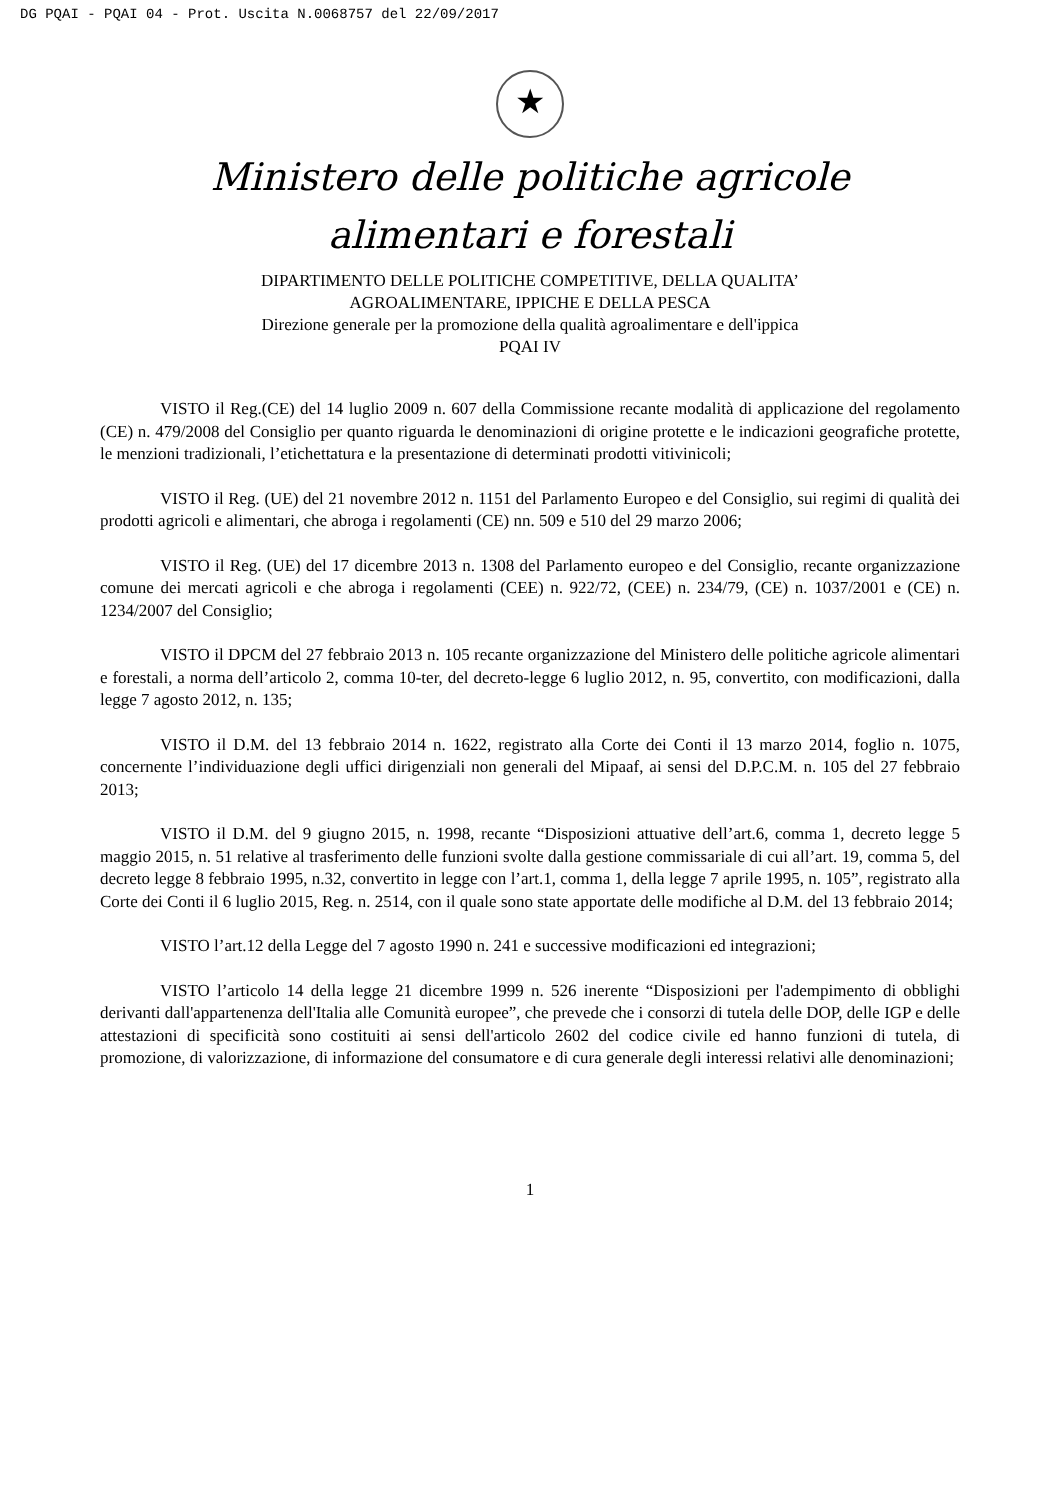DG PQAI - PQAI 04 - Prot. Uscita N.0068757 del 22/09/2017
★
Ministero delle politiche agricole
alimentari e forestali
DIPARTIMENTO DELLE POLITICHE COMPETITIVE, DELLA QUALITA’
AGROALIMENTARE, IPPICHE E DELLA PESCA
Direzione generale per la promozione della qualità agroalimentare e dell'ippica
PQAI IV
VISTO il Reg.(CE) del 14 luglio 2009 n. 607 della Commissione recante modalità di applicazione del regolamento (CE) n. 479/2008 del Consiglio per quanto riguarda le denominazioni di origine protette e le indicazioni geografiche protette, le menzioni tradizionali, l’etichettatura e la presentazione di determinati prodotti vitivinicoli;
VISTO il Reg. (UE) del 21 novembre 2012 n. 1151 del Parlamento Europeo e del Consiglio, sui regimi di qualità dei prodotti agricoli e alimentari, che abroga i regolamenti (CE) nn. 509 e 510 del 29 marzo 2006;
VISTO il Reg. (UE) del 17 dicembre 2013 n. 1308 del Parlamento europeo e del Consiglio, recante organizzazione comune dei mercati agricoli e che abroga i regolamenti (CEE) n. 922/72, (CEE) n. 234/79, (CE) n. 1037/2001 e (CE) n. 1234/2007 del Consiglio;
VISTO il DPCM del 27 febbraio 2013 n. 105 recante organizzazione del Ministero delle politiche agricole alimentari e forestali, a norma dell’articolo 2, comma 10-ter, del decreto-legge 6 luglio 2012, n. 95, convertito, con modificazioni, dalla legge 7 agosto 2012, n. 135;
VISTO il D.M. del 13 febbraio 2014 n. 1622, registrato alla Corte dei Conti il 13 marzo 2014, foglio n. 1075, concernente l’individuazione degli uffici dirigenziali non generali del Mipaaf, ai sensi del D.P.C.M. n. 105 del 27 febbraio 2013;
VISTO il D.M. del 9 giugno 2015, n. 1998, recante “Disposizioni attuative dell’art.6, comma 1, decreto legge 5 maggio 2015, n. 51 relative al trasferimento delle funzioni svolte dalla gestione commissariale di cui all’art. 19, comma 5, del decreto legge 8 febbraio 1995, n.32, convertito in legge con l’art.1, comma 1, della legge 7 aprile 1995, n. 105”, registrato alla Corte dei Conti il 6 luglio 2015, Reg. n. 2514, con il quale sono state apportate delle modifiche al D.M. del 13 febbraio 2014;
VISTO l’art.12 della Legge del 7 agosto 1990 n. 241 e successive modificazioni ed integrazioni;
VISTO l’articolo 14 della legge 21 dicembre 1999 n. 526 inerente “Disposizioni per l'adempimento di obblighi derivanti dall'appartenenza dell'Italia alle Comunità europee”, che prevede che i consorzi di tutela delle DOP, delle IGP e delle attestazioni di specificità sono costituiti ai sensi dell'articolo 2602 del codice civile ed hanno funzioni di tutela, di promozione, di valorizzazione, di informazione del consumatore e di cura generale degli interessi relativi alle denominazioni;
1